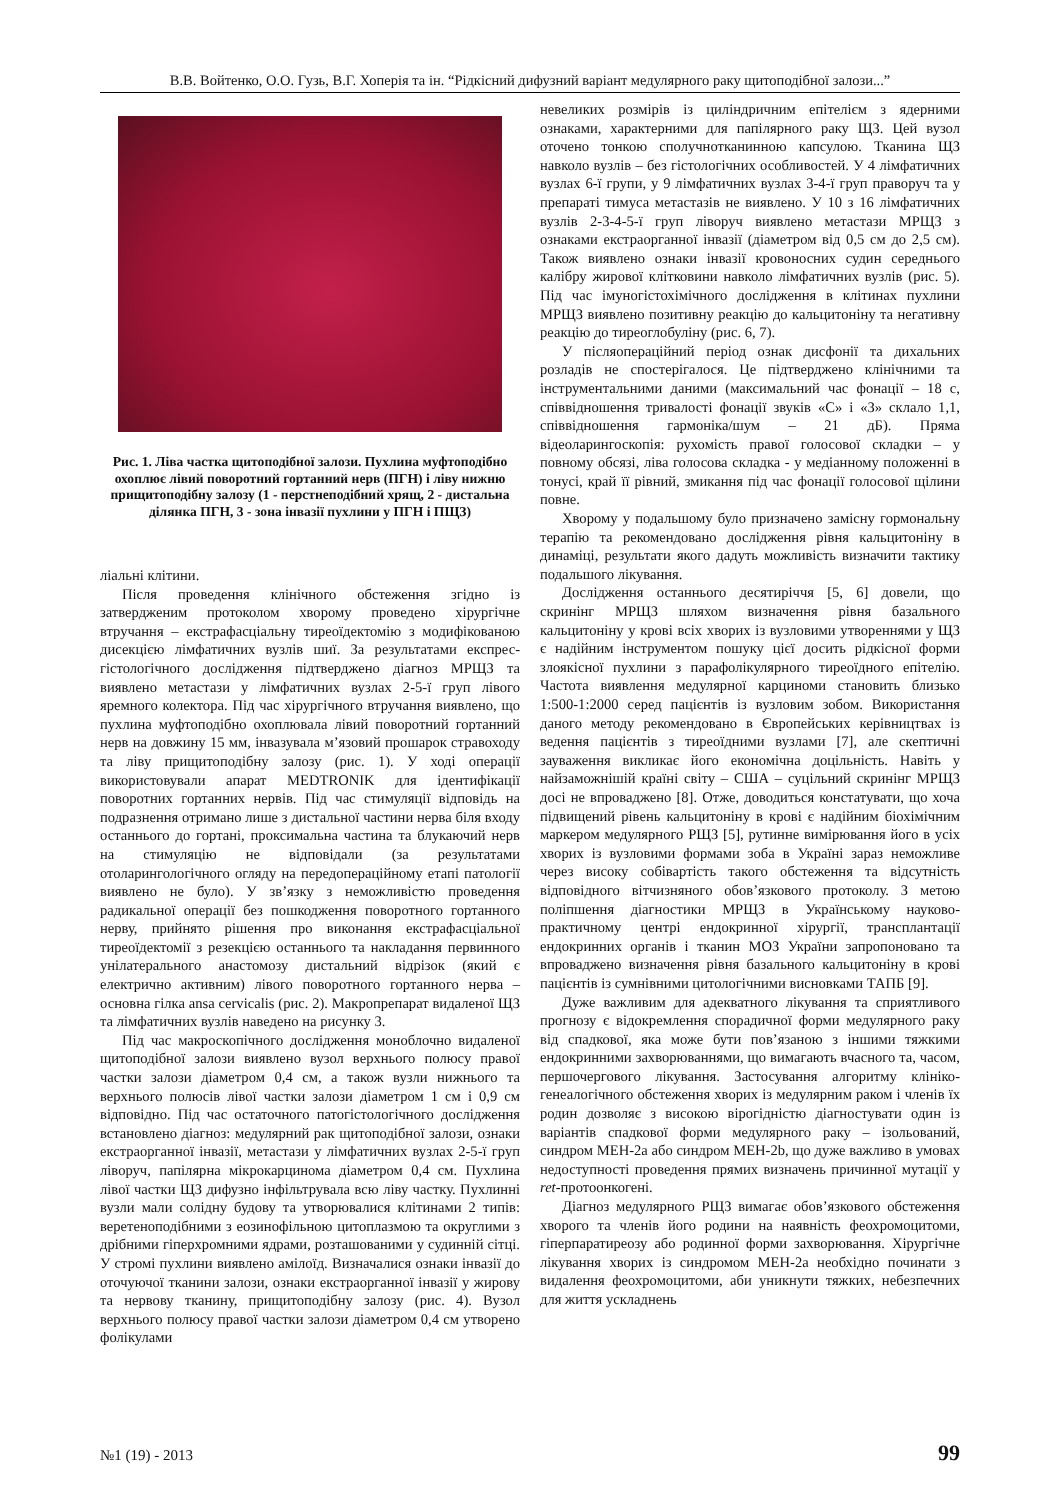В.В. Войтенко, О.О. Гузь, В.Г. Хоперія та ін. “Рідкісний дифузний варіант медулярного раку щитоподібної залози...”
Рис. 1. Ліва частка щитоподібної залози. Пухлина муфто­подібно охоплює лівий поворотний гортанний нерв (ПГН) і ліву нижню прищитоподібну залозу (1 - перстнеподібний хрящ, 2 - дистальна ділянка ПГН, 3 - зона інвазії пухлини у ПГН і ПЩЗ)
ліальні клітини.
Після проведення клінічного обстеження згідно із затвердженим протоколом хворому проведено хірургічне втручання – екстрафасціальну тиреоїдектомію з модифікованою дисекцією лімфатичних вузлів шиї. За результатами експрес-гістологічного дослідження підтверджено діагноз МРЩЗ та виявлено метастази у лімфатичних вузлах 2-5-ї груп лівого яремного колектора. Під час хірургічного втручання виявлено, що пухлина муфтоподібно охоплювала лівий поворотний гортанний нерв на довжину 15 мм, інвазувала м’язовий прошарок стравоходу та ліву прищитоподібну залозу (рис. 1). У ході операції використовували апарат MEDTRONIK для ідентифікації поворотних гортанних нервів. Під час стимуляції відповідь на подразнення отримано лише з дистальної частини нерва біля входу останнього до гортані, проксимальна частина та блукаючий нерв на стимуляцію не відповідали (за результатами отоларингологічного огляду на передопераційному етапі патології виявлено не було). У зв’язку з неможливістю проведення радикальної операції без пошкодження поворотного гортанного нерву, прийнято рішення про виконання екстрафасціальної тиреоїдектомії з резекцією останнього та накладання первинного унілатерального анастомозу дистальний відрізок (який є електрично активним) лівого поворотного гортанного нерва – основна гілка ansa cervicalis (рис. 2). Макропрепарат видаленої ЩЗ та лімфатичних вузлів наведено на рисунку 3.
Під час макроскопічного дослідження моноблочно видаленої щитоподібної залози виявлено вузол верхнього полюсу правої частки залози діаметром 0,4 см, а також вузли нижнього та верхнього полюсів лівої частки залози діаметром 1 см і 0,9 см відповідно. Під час остаточного патогістологічного дослідження встановлено діагноз: медулярний рак щитоподібної залози, ознаки екстраорганної інвазії, метастази у лімфатичних вузлах 2-5-ї груп ліворуч, папілярна мікрокарцинома діаметром 0,4 см. Пухлина лівої частки ЩЗ дифузно інфільтрувала всю ліву частку. Пухлинні вузли мали солідну будову та утворювалися клітинами 2 типів: веретеноподібними з еозинофільною цитоплазмою та округлими з дрібними гіперхромними ядрами, розташованими у судинній сітці. У стромі пухлини виявлено амілоїд. Визначалися ознаки інвазії до оточуючої тканини залози, ознаки екстраорганної інвазії у жирову та нервову тканину, прищитоподібну залозу (рис. 4). Вузол верхнього полюсу правої частки залози діаметром 0,4 см утворено фолікулами
невеликих розмірів із циліндричним епітелієм з ядерними ознаками, характерними для папілярного раку ЩЗ. Цей вузол оточено тонкою сполучнотканинною капсулою. Тканина ЩЗ навколо вузлів – без гістологічних особливостей. У 4 лімфатичних вузлах 6-ї групи, у 9 лімфатичних вузлах 3-4-ї груп праворуч та у препараті тимуса метастазів не виявлено. У 10 з 16 лімфатичних вузлів 2-3-4-5-ї груп ліворуч виявлено метастази МРЩЗ з ознаками екстраорганної інвазії (діаметром від 0,5 см до 2,5 см). Також виявлено ознаки інвазії кровоносних судин середнього калібру жирової клітковини навколо лімфатичних вузлів (рис. 5). Під час імуногістохімічного дослідження в клітинах пухлини МРЩЗ виявлено позитивну реакцію до кальцитоніну та негативну реакцію до тиреоглобуліну (рис. 6, 7).
У післяопераційний період ознак дисфонії та дихальних розладів не спостерігалося. Це підтверджено клінічними та інструментальними даними (максимальний час фонації – 18 с, співвідношення тривалості фонації звуків «С» і «З» склало 1,1, співвідношення гармоніка/шум – 21 дБ). Пряма відеоларингоскопія: рухомість правої голосової складки – у повному обсязі, ліва голосова складка - у медіанному положенні в тонусі, край її рівний, змикання під час фонації голосової щілини повне.
Хворому у подальшому було призначено замісну гормональну терапію та рекомендовано дослідження рівня кальцитоніну в динаміці, результати якого дадуть можливість визначити тактику подальшого лікування.
Дослідження останнього десятиріччя [5, 6] довели, що скринінг МРЩЗ шляхом визначення рівня базального кальцитоніну у крові всіх хворих із вузловими утвореннями у ЩЗ є надійним інструментом пошуку цієї досить рідкісної форми злоякісної пухлини з парафолікулярного тиреоїдного епітелію. Частота виявлення медулярної карциноми становить близько 1:500-1:2000 серед пацієнтів із вузловим зобом. Використання даного методу рекомендовано в Європейських керівництвах із ведення пацієнтів з тиреоїдними вузлами [7], але скептичні зауваження викликає його економічна доцільність. Навіть у найзаможнішій країні світу – США – суцільний скринінг МРЩЗ досі не впроваджено [8]. Отже, доводиться констатувати, що хоча підвищений рівень кальцитоніну в крові є надійним біохімічним маркером медулярного РЩЗ [5], рутинне вимірювання його в усіх хворих із вузловими формами зоба в Україні зараз неможливе через високу собівартість такого обстеження та відсутність відповідного вітчизняного обов’язкового протоколу. З метою поліпшення діагностики МРЩЗ в Українському науково-практичному центрі ендокринної хірургії, трансплантації ендокринних органів і тканин МОЗ України запропоновано та впроваджено визначення рівня базального кальцитоніну в крові пацієнтів із сумнівними цитологічними висновками ТАПБ [9].
Дуже важливим для адекватного лікування та сприятливого прогнозу є відокремлення спорадичної форми медулярного раку від спадкової, яка може бути пов’язаною з іншими тяжкими ендокринними захворюваннями, що вимагають вчасного та, часом, першочергового лікування. Застосування алгоритму клініко-генеалогічного обстеження хворих із медулярним раком і членів їх родин дозволяє з високою вірогідністю діагностувати один із варіантів спадкової форми медулярного раку – ізольований, синдром МЕН-2а або синдром МЕН-2b, що дуже важливо в умовах недоступності проведення прямих визначень причинної мутації у ret-протоонкогені.
Діагноз медулярного РЩЗ вимагає обов’язкового обстеження хворого та членів його родини на наявність феохромоцитоми, гіперпаратиреозу або родинної форми захворювання. Хірургічне лікування хворих із синдромом МЕН-2а необхідно починати з видалення феохромоцитоми, аби уникнути тяжких, небезпечних для життя ускладнень
№1 (19) - 2013 99